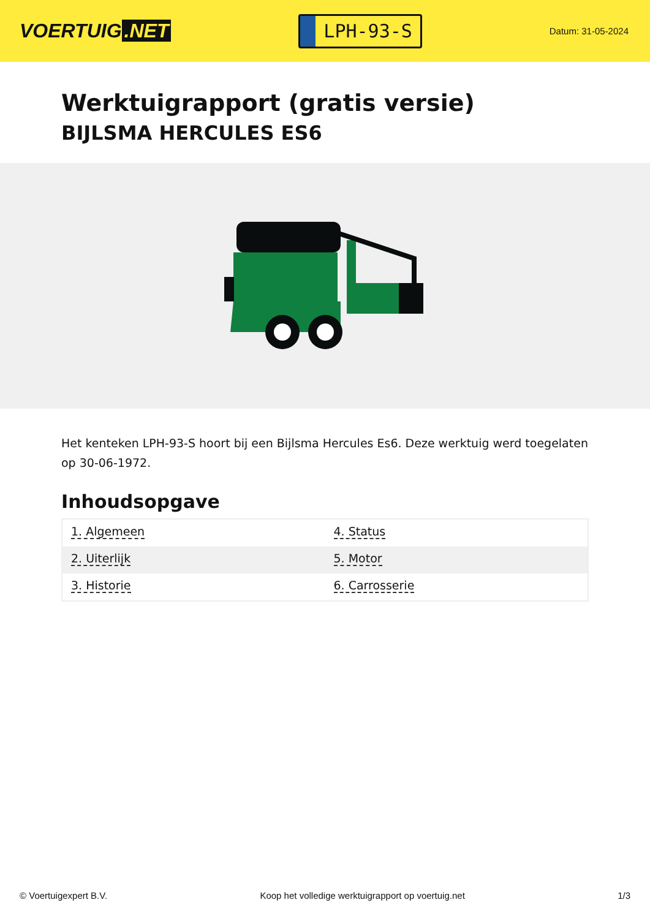VOERTUIG.NET
LPH-93-S
Datum: 31-05-2024
Werktuigrapport (gratis versie)
BIJLSMA HERCULES ES6
Het kenteken LPH-93-S hoort bij een Bijlsma Hercules Es6. Deze werktuig werd toegelaten op 30-06-1972.
Inhoudsopgave
| 1. Algemeen | 4. Status |
| 2. Uiterlijk | 5. Motor |
| 3. Historie | 6. Carrosserie |
© Voertuigexpert B.V. Koop het volledige werktuigrapport op voertuig.net 1/3